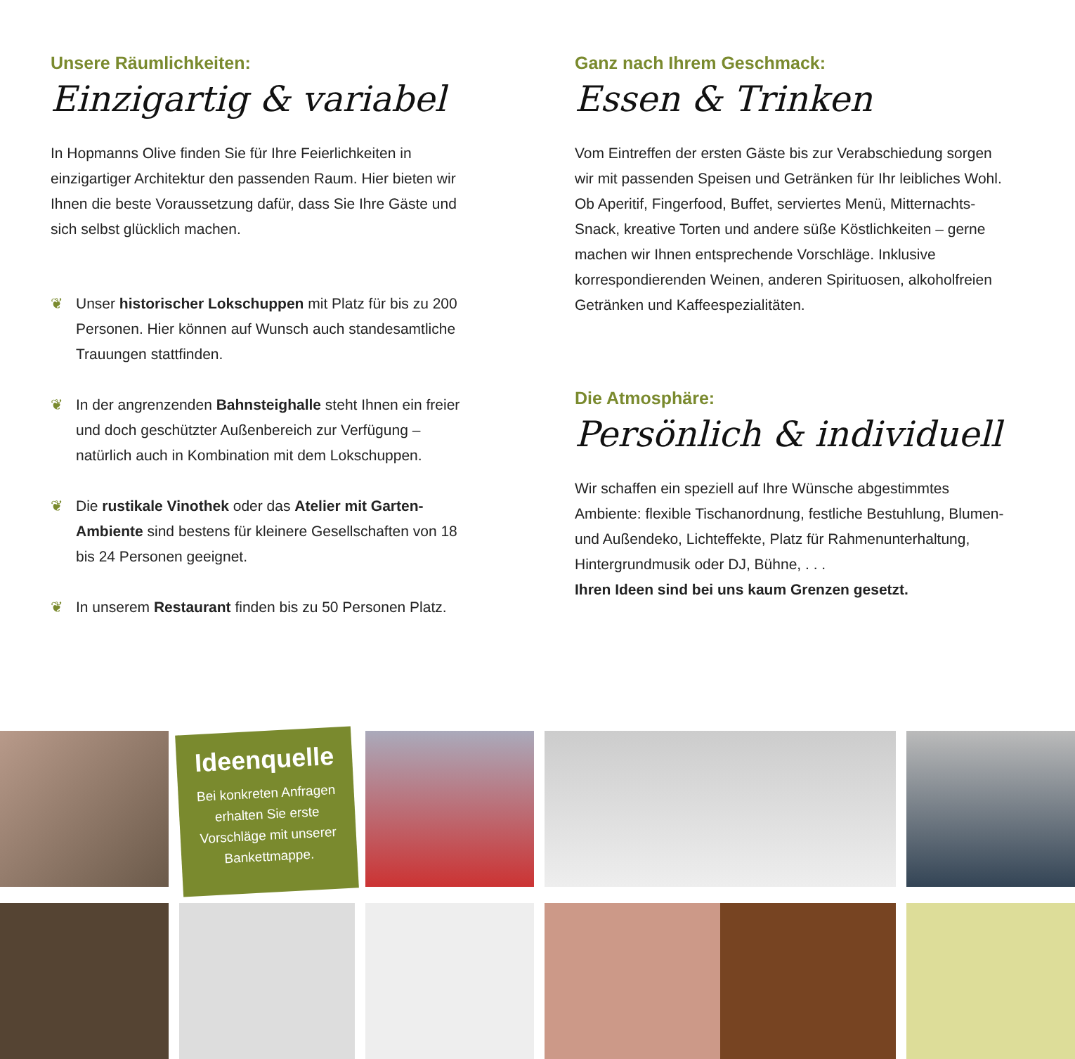Unsere Räumlichkeiten:
Einzigartig & variabel
In Hopmanns Olive finden Sie für Ihre Feierlichkeiten in einzigartiger Architektur den passenden Raum. Hier bieten wir Ihnen die beste Voraussetzung dafür, dass Sie Ihre Gäste und sich selbst glücklich machen.
❦ Unser historischer Lokschuppen mit Platz für bis zu 200 Personen. Hier können auf Wunsch auch standesamtliche Trauungen stattfinden.
❦ In der angrenzenden Bahnsteighalle steht Ihnen ein freier und doch geschützter Außenbereich zur Verfügung – natürlich auch in Kombination mit dem Lokschuppen.
❦ Die rustikale Vinothek oder das Atelier mit Garten-Ambiente sind bestens für kleinere Gesellschaften von 18 bis 24 Personen geeignet.
❦ In unserem Restaurant finden bis zu 50 Personen Platz.
Ganz nach Ihrem Geschmack:
Essen & Trinken
Vom Eintreffen der ersten Gäste bis zur Verabschiedung sorgen wir mit passenden Speisen und Getränken für Ihr leibliches Wohl. Ob Aperitif, Fingerfood, Buffet, serviertes Menü, Mitternachts-Snack, kreative Torten und andere süße Köstlichkeiten – gerne machen wir Ihnen entsprechende Vorschläge. Inklusive korrespondierenden Weinen, anderen Spirituosen, alkoholfreien Getränken und Kaffeespezialitäten.
Die Atmosphäre:
Persönlich & individuell
Wir schaffen ein speziell auf Ihre Wünsche abgestimmtes Ambiente: flexible Tischanordnung, festliche Bestuhlung, Blumen- und Außendeko, Lichteffekte, Platz für Rahmen­unterhaltung, Hintergrundmusik oder DJ, Bühne, . . .
Ihren Ideen sind bei uns kaum Grenzen gesetzt.
Ideenquelle
Bei konkreten Anfragen erhalten Sie erste Vorschläge mit unserer Bankettmappe.